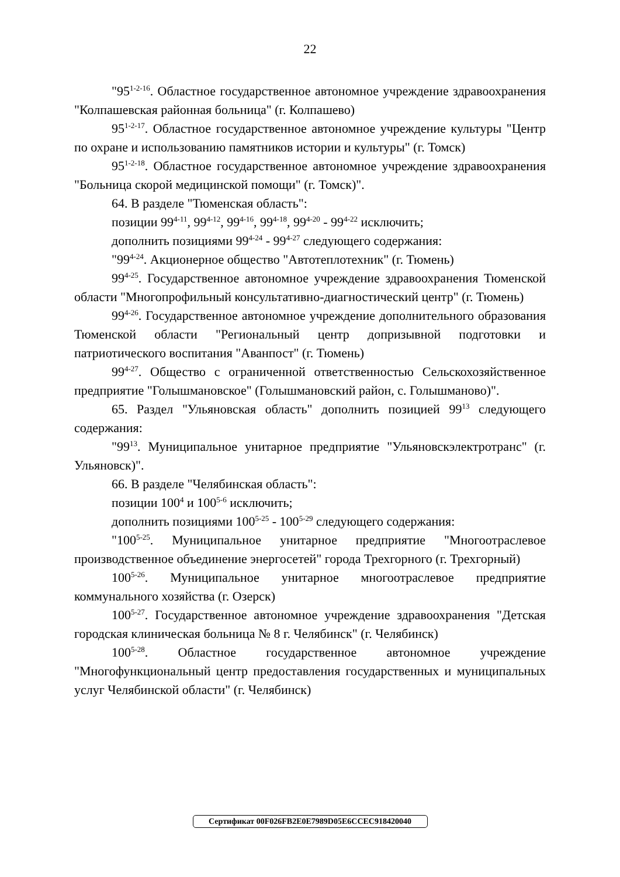22
"95<sup>1-2-16</sup>. Областное государственное автономное учреждение здравоохранения "Колпашевская районная больница" (г. Колпашево)
95<sup>1-2-17</sup>. Областное государственное автономное учреждение культуры "Центр по охране и использованию памятников истории и культуры" (г. Томск)
95<sup>1-2-18</sup>. Областное государственное автономное учреждение здравоохранения "Больница скорой медицинской помощи" (г. Томск)".
64. В разделе "Тюменская область":
позиции 99<sup>4-11</sup>, 99<sup>4-12</sup>, 99<sup>4-16</sup>, 99<sup>4-18</sup>, 99<sup>4-20</sup> - 99<sup>4-22</sup> исключить;
дополнить позициями 99<sup>4-24</sup> - 99<sup>4-27</sup> следующего содержания:
"99<sup>4-24</sup>. Акционерное общество "Автотеплотехник" (г. Тюмень)
99<sup>4-25</sup>. Государственное автономное учреждение здравоохранения Тюменской области "Многопрофильный консультативно-диагностический центр" (г. Тюмень)
99<sup>4-26</sup>. Государственное автономное учреждение дополнительного образования Тюменской области "Региональный центр допризывной подготовки и патриотического воспитания "Аванпост" (г. Тюмень)
99<sup>4-27</sup>. Общество с ограниченной ответственностью Сельскохозяйственное предприятие "Голышмановское" (Голышмановский район, с. Голышманово)".
65. Раздел "Ульяновская область" дополнить позицией 99<sup>13</sup> следующего содержания:
"99<sup>13</sup>. Муниципальное унитарное предприятие "Ульяновскэлектротранс" (г. Ульяновск)".
66. В разделе "Челябинская область":
позиции 100<sup>4</sup> и 100<sup>5-6</sup> исключить;
дополнить позициями 100<sup>5-25</sup> - 100<sup>5-29</sup> следующего содержания:
"100<sup>5-25</sup>. Муниципальное унитарное предприятие "Многоотраслевое производственное объединение энергосетей" города Трехгорного (г. Трехгорный)
100<sup>5-26</sup>. Муниципальное унитарное многоотраслевое предприятие коммунального хозяйства (г. Озерск)
100<sup>5-27</sup>. Государственное автономное учреждение здравоохранения "Детская городская клиническая больница № 8 г. Челябинск" (г. Челябинск)
100<sup>5-28</sup>. Областное государственное автономное учреждение "Многофункциональный центр предоставления государственных и муниципальных услуг Челябинской области" (г. Челябинск)
Сертификат 00F026FB2E0E7989D05E6CCEC918420040